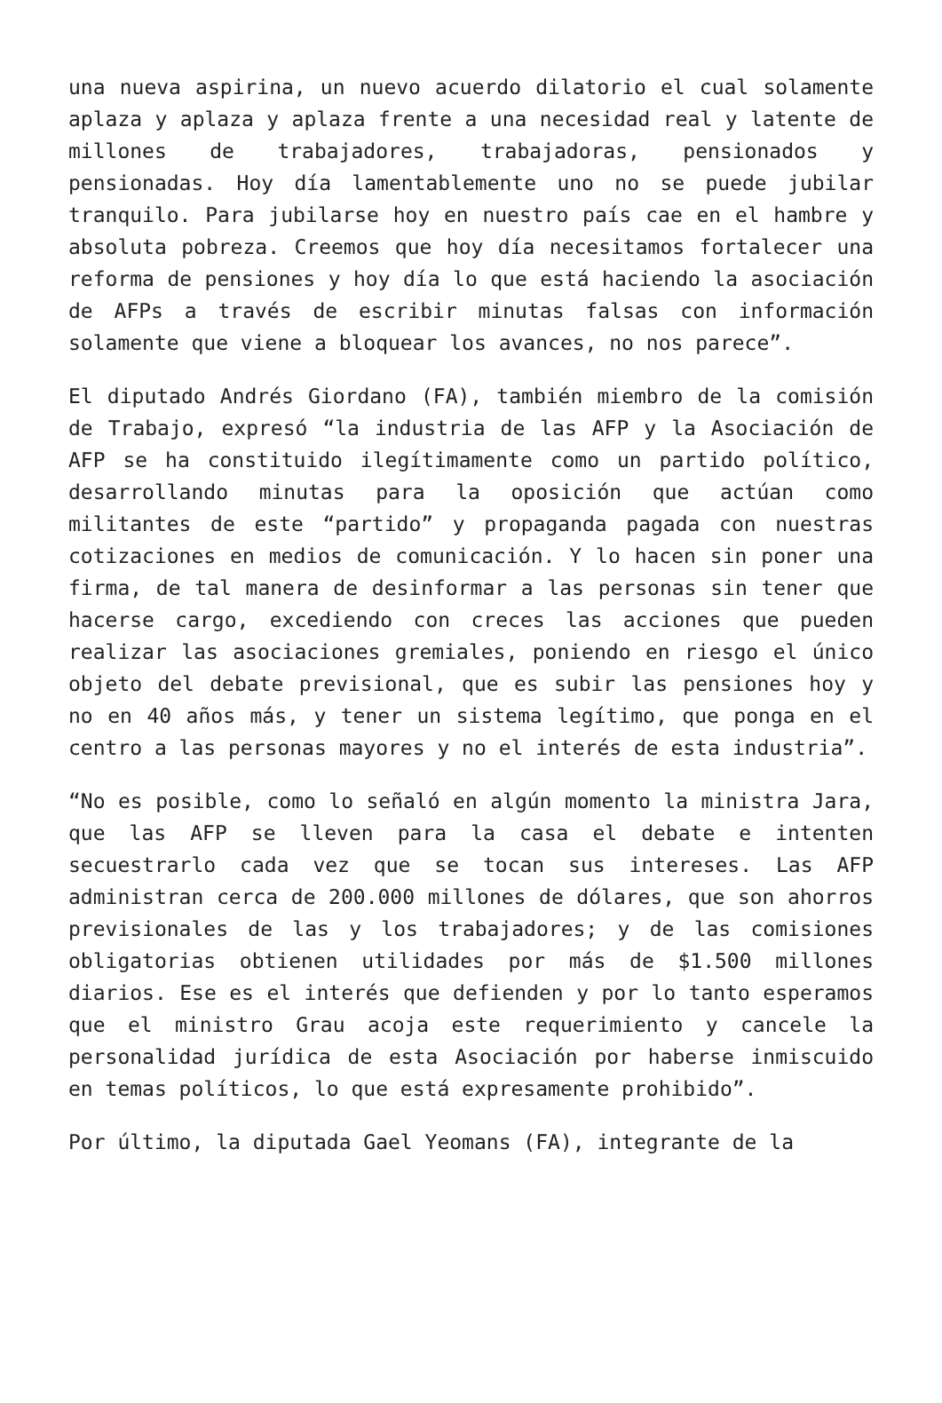una nueva aspirina, un nuevo acuerdo dilatorio el cual solamente aplaza y aplaza y aplaza frente a una necesidad real y latente de millones de trabajadores, trabajadoras, pensionados y pensionadas. Hoy día lamentablemente uno no se puede jubilar tranquilo. Para jubilarse hoy en nuestro país cae en el hambre y absoluta pobreza. Creemos que hoy día necesitamos fortalecer una reforma de pensiones y hoy día lo que está haciendo la asociación de AFPs a través de escribir minutas falsas con información solamente que viene a bloquear los avances, no nos parece”.
El diputado Andrés Giordano (FA), también miembro de la comisión de Trabajo, expresó “la industria de las AFP y la Asociación de AFP se ha constituido ilegítimamente como un partido político, desarrollando minutas para la oposición que actúan como militantes de este “partido” y propaganda pagada con nuestras cotizaciones en medios de comunicación. Y lo hacen sin poner una firma, de tal manera de desinformar a las personas sin tener que hacerse cargo, excediendo con creces las acciones que pueden realizar las asociaciones gremiales, poniendo en riesgo el único objeto del debate previsional, que es subir las pensiones hoy y no en 40 años más, y tener un sistema legítimo, que ponga en el centro a las personas mayores y no el interés de esta industria”.
“No es posible, como lo señaló en algún momento la ministra Jara, que las AFP se lleven para la casa el debate e intenten secuestrarlo cada vez que se tocan sus intereses. Las AFP administran cerca de 200.000 millones de dólares, que son ahorros previsionales de las y los trabajadores; y de las comisiones obligatorias obtienen utilidades por más de $1.500 millones diarios. Ese es el interés que defienden y por lo tanto esperamos que el ministro Grau acoja este requerimiento y cancele la personalidad jurídica de esta Asociación por haberse inmiscuido en temas políticos, lo que está expresamente prohibido”.
Por último, la diputada Gael Yeomans (FA), integrante de la